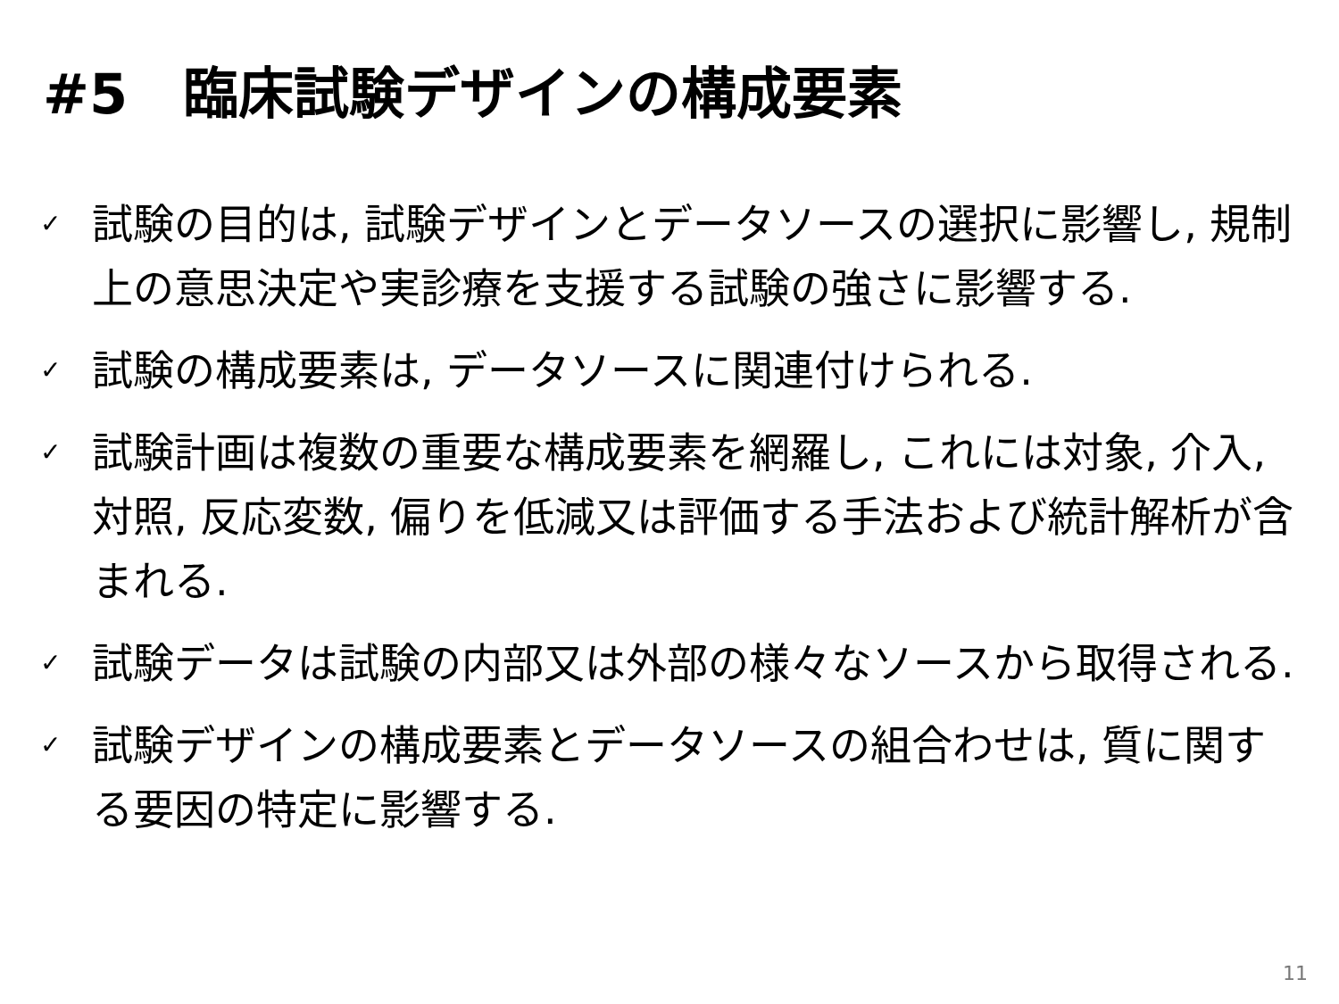#5　臨床試験デザインの構成要素
✓ 試験の目的は, 試験デザインとデータソースの選択に影響し, 規制上の意思決定や実診療を支援する試験の強さに影響する.
✓ 試験の構成要素は, データソースに関連付けられる.
✓ 試験計画は複数の重要な構成要素を網羅し, これには対象, 介入, 対照, 反応変数, 偏りを低減又は評価する手法および統計解析が含まれる.
✓ 試験データは試験の内部又は外部の様々なソースから取得される.
✓ 試験デザインの構成要素とデータソースの組合わせは, 質に関する要因の特定に影響する.
11